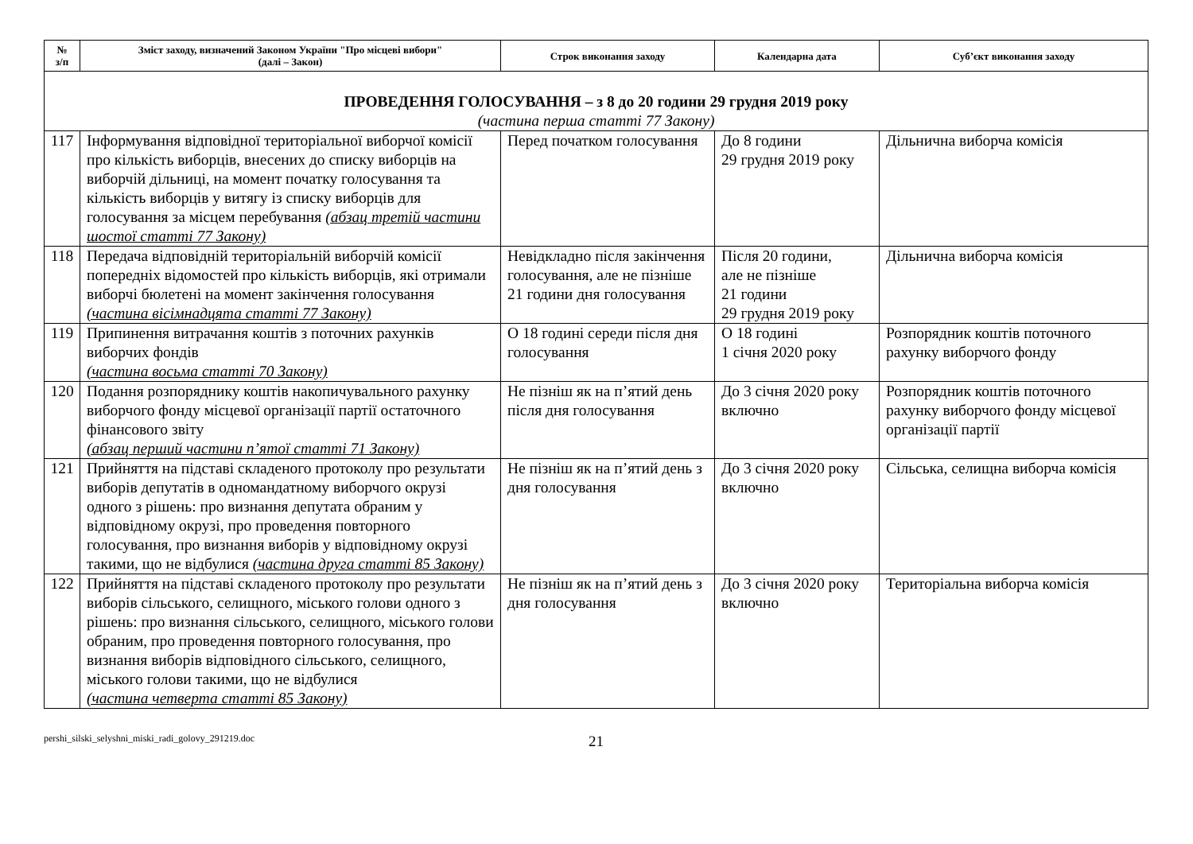| № з/п | Зміст заходу, визначений Законом України "Про місцеві вибори" (далі – Закон) | Строк виконання заходу | Календарна дата | Суб’єкт виконання заходу |
| --- | --- | --- | --- | --- |
| ПРОВЕДЕННЯ ГОЛОСУВАННЯ – з 8 до 20 години 29 грудня 2019 року (частина перша статті 77 Закону) | | | | |
| 117 | Інформування відповідної територіальної виборчої комісії про кількість виборців, внесених до списку виборців на виборчій дільниці, на момент початку голосування та кількість виборців у витягу із списку виборців для голосування за місцем перебування (абзац третій частини шостої статті 77 Закону) | Перед початком голосування | До 8 години 29 грудня 2019 року | Дільнична виборча комісія |
| 118 | Передача відповідній територіальній виборчій комісії попередніх відомостей про кількість виборців, які отримали виборчі бюлетені на момент закінчення голосування (частина вісімнадцята статті 77 Закону) | Невідкладно після закінчення голосування, але не пізніше 21 години дня голосування | Після 20 години, але не пізніше 21 години 29 грудня 2019 року | Дільнична виборча комісія |
| 119 | Припинення витрачання коштів з поточних рахунків виборчих фондів (частина восьма статті 70 Закону) | О 18 годині середи після дня голосування | О 18 годині 1 січня 2020 року | Розпорядник коштів поточного рахунку виборчого фонду |
| 120 | Подання розпоряднику коштів накопичувального рахунку виборчого фонду місцевої організації партії остаточного фінансового звіту (абзац перший частини п’ятої статті 71 Закону) | Не пізніш як на п’ятий день після дня голосування | До 3 січня 2020 року включно | Розпорядник коштів поточного рахунку виборчого фонду місцевої організації партії |
| 121 | Прийняття на підставі складеного протоколу про результати виборів депутатів в одномандатному виборчого окрузі одного з рішень: про визнання депутата обраним у відповідному окрузі, про проведення повторного голосування, про визнання виборів у відповідному окрузі такими, що не відбулися (частина друга статті 85 Закону) | Не пізніш як на п’ятий день з дня голосування | До 3 січня 2020 року включно | Сільська, селищна виборча комісія |
| 122 | Прийняття на підставі складеного протоколу про результати виборів сільського, селищного, міського голови одного з рішень: про визнання сільського, селищного, міського голови обраним, про проведення повторного голосування, про визнання виборів відповідного сільського, селищного, міського голови такими, що не відбулися (частина четверта статті 85 Закону) | Не пізніш як на п’ятий день з дня голосування | До 3 січня 2020 року включно | Територіальна виборча комісія |
pershi_silski_selyshni_miski_radi_golovy_291219.doc 21